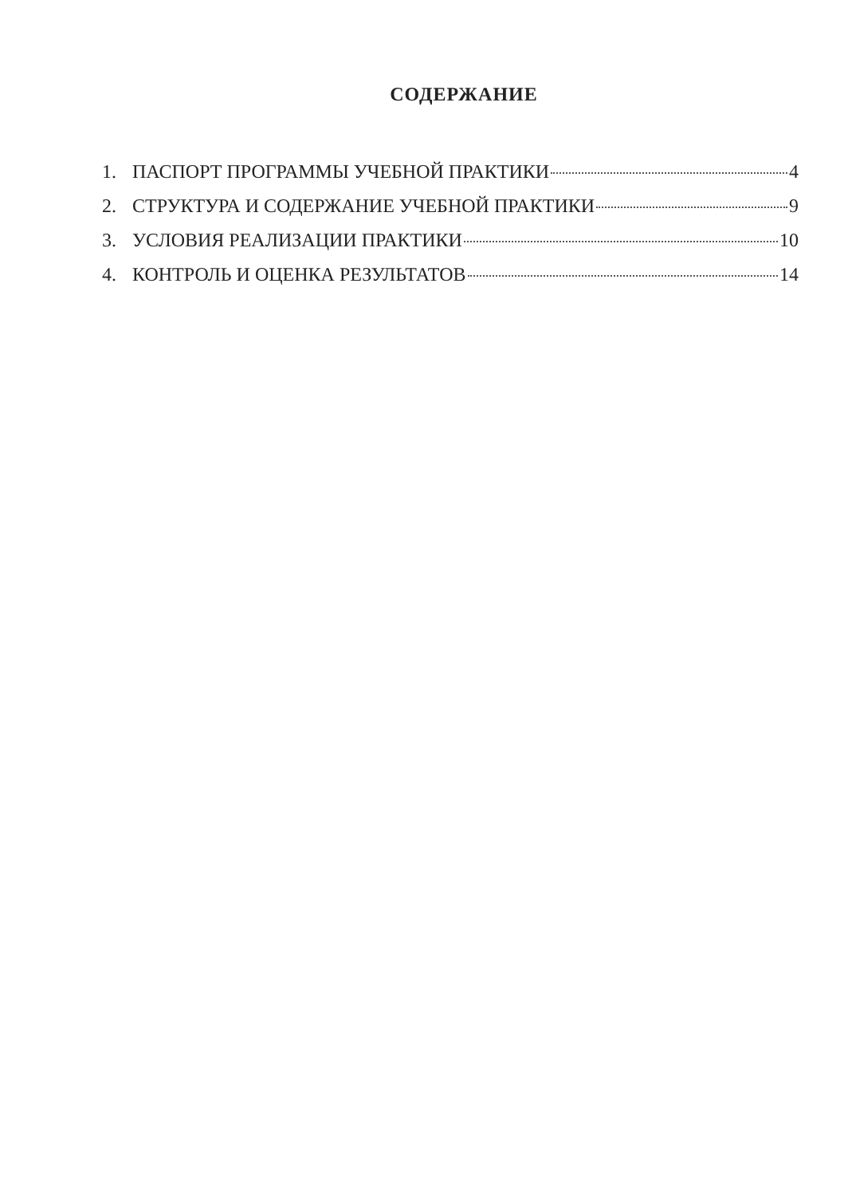СОДЕРЖАНИЕ
1. ПАСПОРТ ПРОГРАММЫ УЧЕБНОЙ ПРАКТИКИ 4
2. СТРУКТУРА И СОДЕРЖАНИЕ УЧЕБНОЙ ПРАКТИКИ 9
3. УСЛОВИЯ РЕАЛИЗАЦИИ ПРАКТИКИ 10
4. КОНТРОЛЬ И ОЦЕНКА РЕЗУЛЬТАТОВ 14